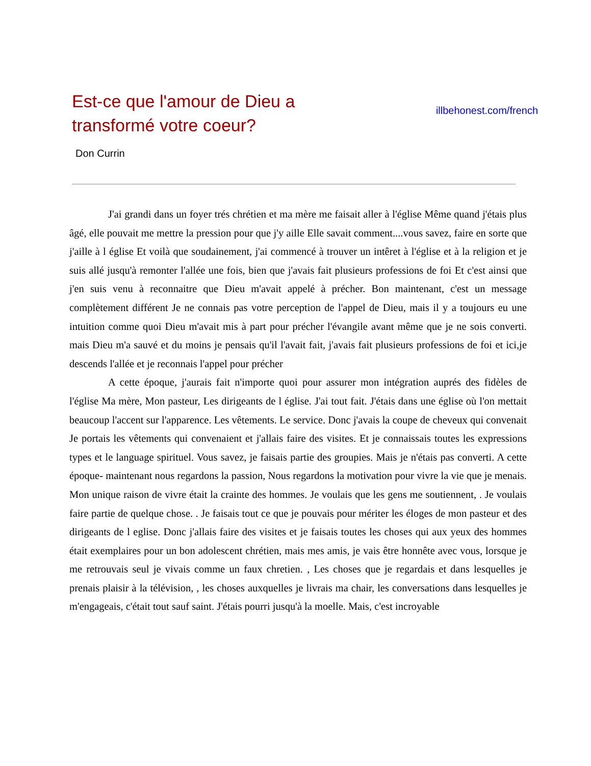Est-ce que l'amour de Dieu a transformé votre coeur?
illbehonest.com/french
Don Currin
J'ai grandi dans un foyer trés chrétien et ma mère me faisait aller à l'église Même quand j'étais plus âgé, elle pouvait me mettre la pression pour que j'y aille Elle savait comment....vous savez, faire en sorte que j'aille à l église Et voilà que soudainement, j'ai commencé à trouver un intêret à l'église et à la religion et je suis allé jusqu'à remonter l'allée une fois, bien que j'avais fait plusieurs professions de foi Et c'est ainsi que j'en suis venu à reconnaitre que Dieu m'avait appelé à précher. Bon maintenant, c'est un message complètement différent Je ne connais pas votre perception de l'appel de Dieu, mais il y a toujours eu une intuition comme quoi Dieu m'avait mis à part pour précher l'évangile avant même que je ne sois converti. mais Dieu m'a sauvé et du moins je pensais qu'il l'avait fait, j'avais fait plusieurs professions de foi et ici,je descends l'allée et je reconnais l'appel pour précher
A cette époque, j'aurais fait n'importe quoi pour assurer mon intégration auprés des fidèles de l'église Ma mère, Mon pasteur, Les dirigeants de l église. J'ai tout fait. J'étais dans une église où l'on mettait beaucoup l'accent sur l'apparence. Les vêtements. Le service. Donc j'avais la coupe de cheveux qui convenait Je portais les vêtements qui convenaient et j'allais faire des visites. Et je connaissais toutes les expressions types et le language spirituel. Vous savez, je faisais partie des groupies. Mais je n'étais pas converti. A cette époque- maintenant nous regardons la passion, Nous regardons la motivation pour vivre la vie que je menais. Mon unique raison de vivre était la crainte des hommes. Je voulais que les gens me soutiennent, . Je voulais faire partie de quelque chose. . Je faisais tout ce que je pouvais pour mériter les éloges de mon pasteur et des dirigeants de l eglise. Donc j'allais faire des visites et je faisais toutes les choses qui aux yeux des hommes était exemplaires pour un bon adolescent chrétien, mais mes amis, je vais être honnête avec vous, lorsque je me retrouvais seul je vivais comme un faux chretien. , Les choses que je regardais et dans lesquelles je prenais plaisir à la télévision, , les choses auxquelles je livrais ma chair, les conversations dans lesquelles je m'engageais, c'était tout sauf saint. J'étais pourri jusqu'à la moelle. Mais, c'est incroyable